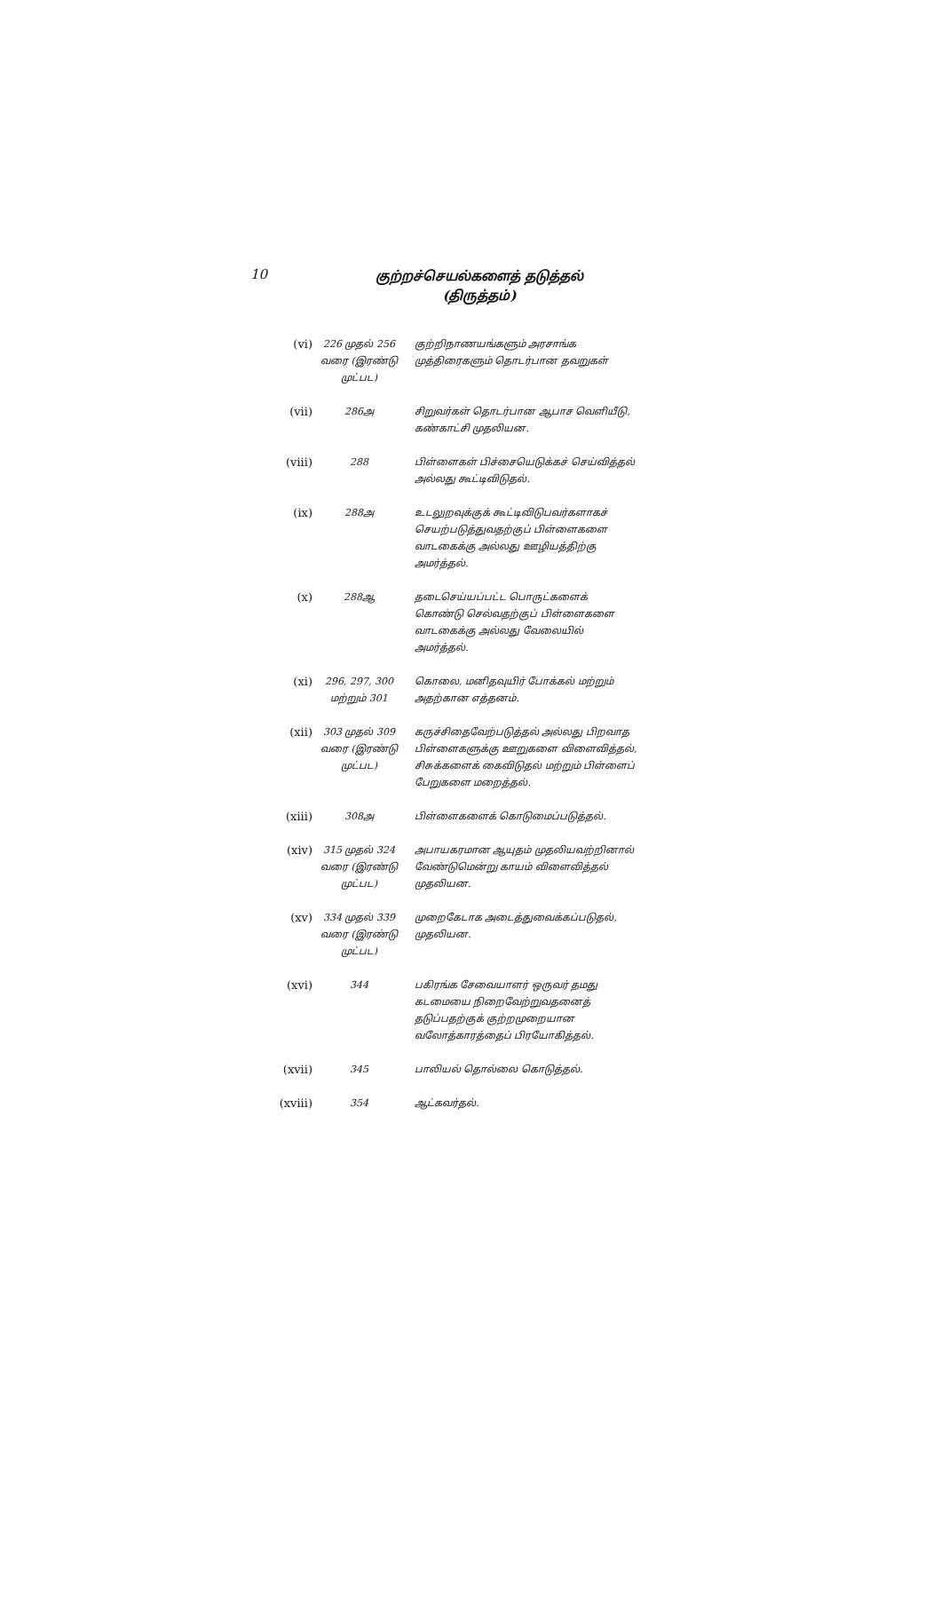10
குற்றச்செயல்களைத் தடுத்தல்
(திருத்தம்)
| (vi) | 226 முதல் 256 வரை (இரண்டு முட்பட) | குற்றிநாணயங்களும் அரசாங்க முத்திரைகளும் தொடர்பான தவறுகள் |
| (vii) | 286அ | சிறுவர்கள் தொடர்பான ஆபாச வெளியீடு, கண்காட்சி முதலியன. |
| (viii) | 288 | பிள்ளைகள் பிச்சையெடுக்கச் செய்வித்தல் அல்லது கூட்டிவிடுதல். |
| (ix) | 288அ | உடலுறவுக்குக் கூட்டிவிடுபவர்களாகச் செயற்படுத்துவதற்குப் பிள்ளைகளை வாடகைக்கு அல்லது ஊழியத்திற்கு அமர்த்தல். |
| (x) | 288ஆ | தடைசெய்யப்பட்ட பொருட்களைக் கொண்டு செல்வதற்குப் பிள்ளைகளை வாடகைக்கு அல்லது வேலையில் அமர்த்தல். |
| (xi) | 296, 297, 300 மற்றும் 301 | கொலை, மனிதவுயிர் போக்கல் மற்றும் அதற்கான எத்தனம். |
| (xii) | 303 முதல் 309 வரை (இரண்டு முட்பட) | கருச்சிதைவேற்படுத்தல் அல்லது பிறவாத பிள்ளைகளுக்கு ஊறுகளை விளைவித்தல், சிசுக்களைக் கைவிடுதல் மற்றும் பிள்ளைப் பேறுகளை மறைத்தல். |
| (xiii) | 308அ | பிள்ளைகளைக் கொடுமைப்படுத்தல். |
| (xiv) | 315 முதல் 324 வரை (இரண்டு முட்பட) | அபாயகரமான ஆயுதம் முதலியவற்றினால் வேண்டுமென்று காயம் விளைவித்தல் முதலியன. |
| (xv) | 334 முதல் 339 வரை (இரண்டு முட்பட) | முறைகேடாக அடைத்துவைக்கப்படுதல், முதலியன. |
| (xvi) | 344 | பகிரங்க சேவையாளர் ஒருவர் தமது கடமையை நிறைவேற்றுவதனைத் தடுப்பதற்குக் குற்றமுறையான வலோத்காரத்தைப் பிரயோகித்தல். |
| (xvii) | 345 | பாலியல் தொல்லை கொடுத்தல். |
| (xviii) | 354 | ஆட்கவர்தல். |